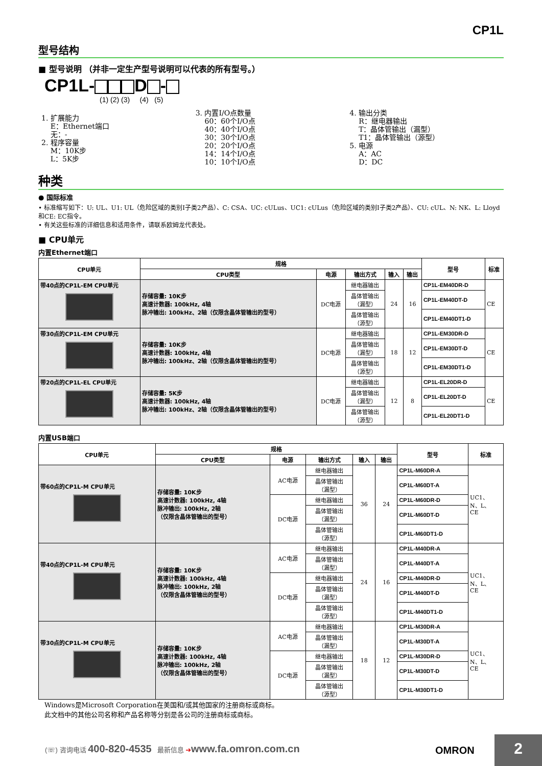CP1L
型号结构
■ 型号说明 （并非一定生产型号说明可以代表的所有型号。）
CP1L- D -
(1) (2) (3) (4) (5)
1. 扩展能力
E：Ethernet端口
无：-
2. 程序容量
M：10K步
L：5K步
3. 内置I/O点数量
60：60个I/O点
40：40个I/O点
30：30个I/O点
20：20个I/O点
14：14个I/O点
10：10个I/O点
4. 输出分类
R：继电器输出
T：晶体管输出（漏型）
T1：晶体管输出（源型）
5. 电源
A：AC
D：DC
种类
● 国际标准
• 标准缩写如下：U: UL、U1: UL（危险区域的类别I子类2产品）、C: CSA、UC: cULus、UC1: cULus（危险区域的类别I子类2产品）、CU: cUL、N: NK、L: Lloyd和CE: EC指令。
• 有关这些标准的详细信息和适用条件，请联系欧姆龙代表处。
■ CPU单元
内置Ethernet端口
| CPU单元 | 规格 | | | | | 型号 | 标准 |
| --- | --- | --- | --- | --- | --- | --- | --- |
| | CPU类型 | 电源 | 输出方式 | 输入 | 输出 | | |
| 带40点的CP1L-EM CPU单元 | 存储容量: 10K步 高速计数器: 100kHz, 4轴 脉冲输出: 100kHz、2轴（仅限含晶体管输出的型号） | DC电源 | 继电器输出 | 24 | 16 | CP1L-EM40DR-D | CE |
| | | | 晶体管输出 （漏型） | | | CP1L-EM40DT-D | |
| | | | 晶体管输出 （源型） | | | CP1L-EM40DT1-D | |
| 带30点的CP1L-EM CPU单元 | 存储容量: 10K步 高速计数器: 100kHz, 4轴 脉冲输出: 100kHz、2轴（仅限含晶体管输出的型号） | DC电源 | 继电器输出 | 18 | 12 | CP1L-EM30DR-D | CE |
| | | | 晶体管输出 （漏型） | | | CP1L-EM30DT-D | |
| | | | 晶体管输出 （源型） | | | CP1L-EM30DT1-D | |
| 带20点的CP1L-EL CPU单元 | 存储容量: 5K步 高速计数器: 100kHz, 4轴 脉冲输出: 100kHz、2轴（仅限含晶体管输出的型号） | DC电源 | 继电器输出 | 12 | 8 | CP1L-EL20DR-D | CE |
| | | | 晶体管输出 （漏型） | | | CP1L-EL20DT-D | |
| | | | 晶体管输出 （源型） | | | CP1L-EL20DT1-D | |
内置USB端口
| CPU单元 | 规格 | | | | | 型号 | 标准 |
| --- | --- | --- | --- | --- | --- | --- | --- |
| | CPU类型 | 电源 | 输出方式 | 输入 | 输出 | | |
| 带60点的CP1L-M CPU单元 | 存储容量: 10K步 高速计数器: 100kHz, 4轴 脉冲输出: 100kHz, 2轴 （仅限含晶体管输出的型号） | AC电源 | 继电器输出 | 36 | 24 | CP1L-M60DR-A | UC1、 N、L、 CE |
| | | | 晶体管输出 （漏型） | | | CP1L-M60DT-A | |
| | | DC电源 | 继电器输出 | | | CP1L-M60DR-D | |
| | | | 晶体管输出 （漏型） | | | CP1L-M60DT-D | |
| | | | 晶体管输出 （源型） | | | CP1L-M60DT1-D | |
| 带40点的CP1L-M CPU单元 | 存储容量: 10K步 高速计数器: 100kHz, 4轴 脉冲输出: 100kHz, 2轴 （仅限含晶体管输出的型号） | AC电源 | 继电器输出 | 24 | 16 | CP1L-M40DR-A | UC1、 N、L、 CE |
| | | | 晶体管输出 （漏型） | | | CP1L-M40DT-A | |
| | | DC电源 | 继电器输出 | | | CP1L-M40DR-D | |
| | | | 晶体管输出 （漏型） | | | CP1L-M40DT-D | |
| | | | 晶体管输出 （源型） | | | CP1L-M40DT1-D | |
| 带30点的CP1L-M CPU单元 | 存储容量: 10K步 高速计数器: 100kHz, 4轴 脉冲输出: 100kHz, 2轴 （仅限含晶体管输出的型号） | AC电源 | 继电器输出 | 18 | 12 | CP1L-M30DR-A | UC1、 N、L、 CE |
| | | | 晶体管输出 （漏型） | | | CP1L-M30DT-A | |
| | | DC电源 | 继电器输出 | | | CP1L-M30DR-D | |
| | | | 晶体管输出 （漏型） | | | CP1L-M30DT-D | |
| | | | 晶体管输出 （源型） | | | CP1L-M30DT1-D | |
Windows是Microsoft Corporation在美国和/或其他国家的注册商标或商标。
此文档中的其他公司名称和产品名称等分别是各公司的注册商标或商标。
(☏) 咨询电话 400-820-4535 最新信息 ➔www.fa.omron.com.cn
OMRON 2